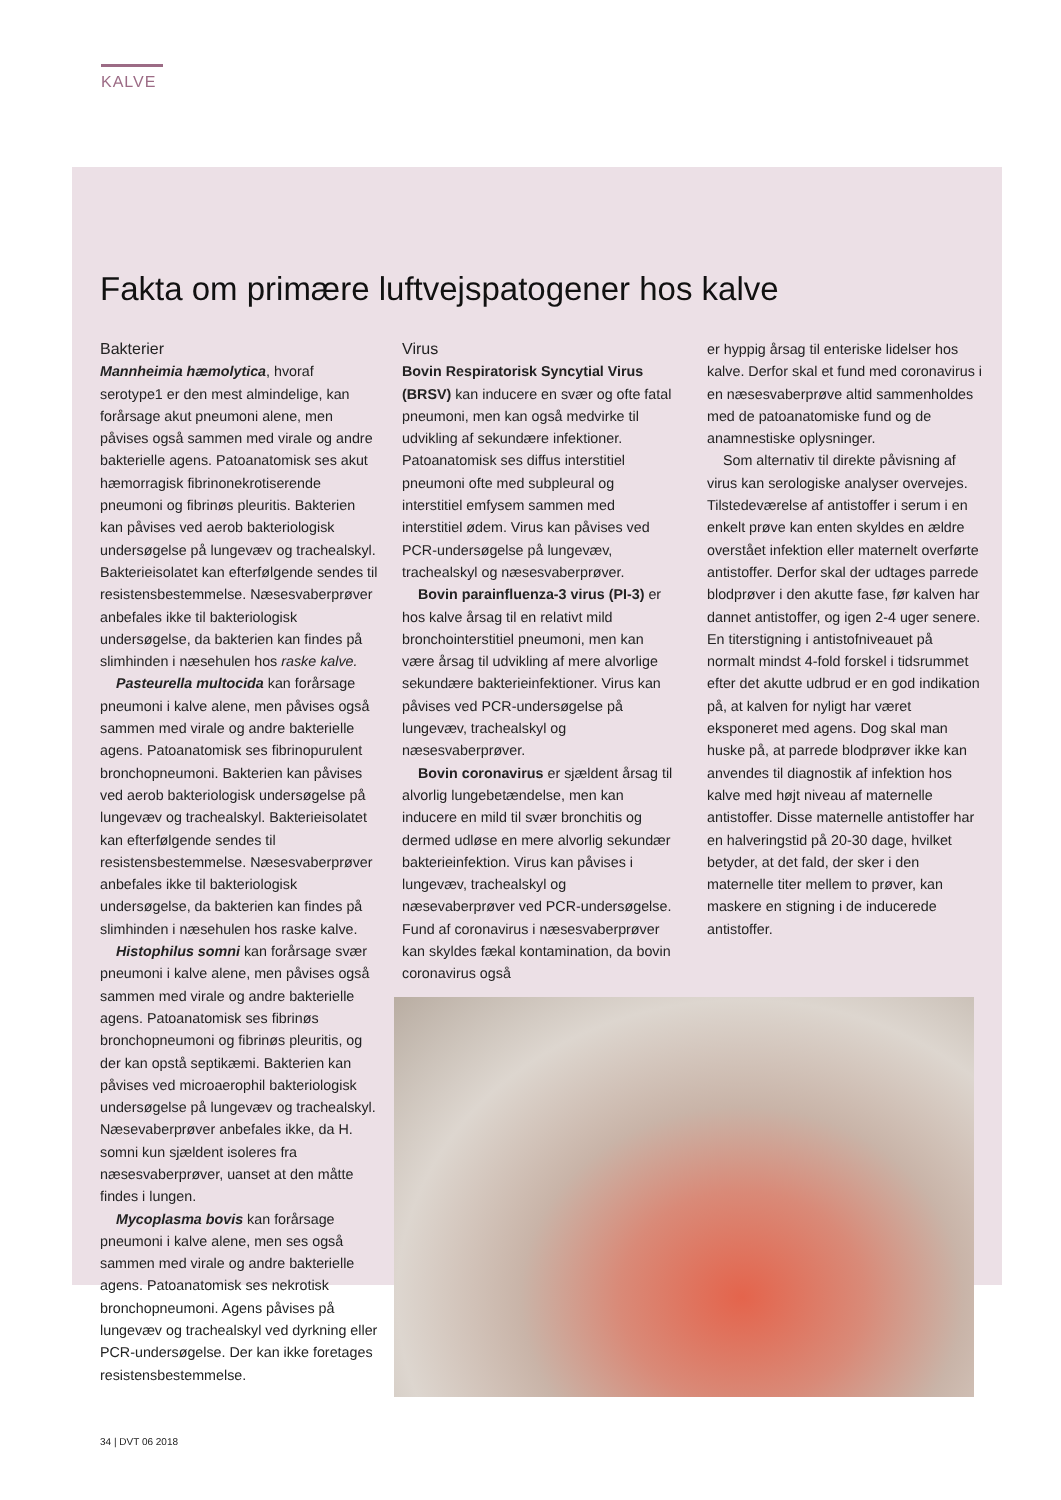KALVE
Fakta om primære luftvejspatogener hos kalve
Bakterier
Mannheimia hæmolytica, hvoraf serotype1 er den mest almindelige, kan forårsage akut pneumoni alene, men påvises også sammen med virale og andre bakterielle agens. Patoanatomisk ses akut hæmorragisk fibrinonekrotiserende pneumoni og fibrinøs pleuritis. Bakterien kan påvises ved aerob bakteriologisk undersøgelse på lungevæv og trachealskyl. Bakterieisolatet kan efterfølgende sendes til resistensbestemmelse. Næsesvaberprøver anbefales ikke til bakteriologisk undersøgelse, da bakterien kan findes på slimhinden i næsehulen hos raske kalve.
Pasteurella multocida kan forårsage pneumoni i kalve alene, men påvises også sammen med virale og andre bakterielle agens. Patoanatomisk ses fibrinopurulent bronchopneumoni. Bakterien kan påvises ved aerob bakteriologisk undersøgelse på lungevæv og trachealskyl. Bakterieisolatet kan efterfølgende sendes til resistensbestemmelse. Næsesvaberprøver anbefales ikke til bakteriologisk undersøgelse, da bakterien kan findes på slimhinden i næsehulen hos raske kalve.
Histophilus somni kan forårsage svær pneumoni i kalve alene, men påvises også sammen med virale og andre bakterielle agens. Patoanatomisk ses fibrinøs bronchopneumoni og fibrinøs pleuritis, og der kan opstå septikæmi. Bakterien kan påvises ved microaerophil bakteriologisk undersøgelse på lungevæv og trachealskyl. Næsevaberprøver anbefales ikke, da H. somni kun sjældent isoleres fra næsesvaberprøver, uanset at den måtte findes i lungen.
Mycoplasma bovis kan forårsage pneumoni i kalve alene, men ses også sammen med virale og andre bakterielle agens. Patoanatomisk ses nekrotisk bronchopneumoni. Agens påvises på lungevæv og trachealskyl ved dyrkning eller PCR-undersøgelse. Der kan ikke foretages resistensbestemmelse.
Virus
Bovin Respiratorisk Syncytial Virus (BRSV) kan inducere en svær og ofte fatal pneumoni, men kan også medvirke til udvikling af sekundære infektioner. Patoanatomisk ses diffus interstitiel pneumoni ofte med subpleural og interstitiel emfysem sammen med interstitiel ødem. Virus kan påvises ved PCR-undersøgelse på lungevæv, trachealskyl og næsesvaberprøver.
Bovin parainfluenza-3 virus (PI-3) er hos kalve årsag til en relativt mild bronchointerstitiel pneumoni, men kan være årsag til udvikling af mere alvorlige sekundære bakterieinfektioner. Virus kan påvises ved PCR-undersøgelse på lungevæv, trachealskyl og næsesvaberprøver.
Bovin coronavirus er sjældent årsag til alvorlig lungebetændelse, men kan inducere en mild til svær bronchitis og dermed udløse en mere alvorlig sekundær bakterieinfektion. Virus kan påvises i lungevæv, trachealskyl og næsevaberprøver ved PCR-undersøgelse. Fund af coronavirus i næsesvaberprøver kan skyldes fækal kontamination, da bovin coronavirus også
er hyppig årsag til enteriske lidelser hos kalve. Derfor skal et fund med coronavirus i en næsesvaberprøve altid sammenholdes med de patoanatomiske fund og de anamnestiske oplysninger.
Som alternativ til direkte påvisning af virus kan serologiske analyser overvejes. Tilstedeværelse af antistoffer i serum i en enkelt prøve kan enten skyldes en ældre overstået infektion eller maternelt overførte antistoffer. Derfor skal der udtages parrede blodprøver i den akutte fase, før kalven har dannet antistoffer, og igen 2-4 uger senere. En titerstigning i antistofniveauet på normalt mindst 4-fold forskel i tidsrummet efter det akutte udbrud er en god indikation på, at kalven for nyligt har været eksponeret med agens. Dog skal man huske på, at parrede blodprøver ikke kan anvendes til diagnostik af infektion hos kalve med højt niveau af maternelle antistoffer. Disse maternelle antistoffer har en halveringstid på 20-30 dage, hvilket betyder, at det fald, der sker i den maternelle titer mellem to prøver, kan maskere en stigning i de inducerede antistoffer.
34 | DVT 06 2018